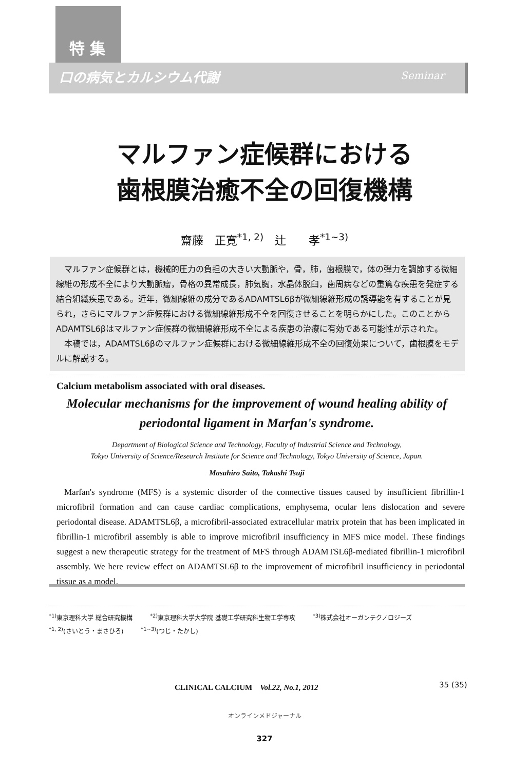特 集
口の病気とカルシウム代謝 Seminar
マルファン症候群における
歯根膜治癒不全の回復機構
齋藤　正寛<sup>*1, 2)</sup>　辻　　孝<sup>*1~3)</sup>
　マルファン症候群とは，機械的圧力の負担の大きい大動脈や，骨，肺，歯根膜で，体の弾力を調節する微細線維の形成不全により大動脈瘤，骨格の異常成長，肺気胸，水晶体脱臼，歯周病などの重篤な疾患を発症する結合組織疾患である。近年，微細線維の成分であるADAMTSL6βが微細線維形成の誘導能を有することが見られ，さらにマルファン症候群における微細線維形成不全を回復させることを明らかにした。このことからADAMTSL6βはマルファン症候群の微細線維形成不全による疾患の治療に有効である可能性が示された。
　本稿では，ADAMTSL6βのマルファン症候群における微細線維形成不全の回復効果について，歯根膜をモデルに解説する。
Calcium metabolism associated with oral diseases.
Molecular mechanisms for the improvement of wound healing ability of
periodontal ligament in Marfan's syndrome.
Department of Biological Science and Technology, Faculty of Industrial Science and Technology,
Tokyo University of Science/Research Institute for Science and Technology, Tokyo University of Science, Japan.
Masahiro Saito, Takashi Tsuji
Marfan's syndrome (MFS) is a systemic disorder of the connective tissues caused by insufficient fibrillin-1 microfibril formation and can cause cardiac complications, emphysema, ocular lens dislocation and severe periodontal disease. ADAMTSL6β, a microfibril-associated extracellular matrix protein that has been implicated in fibrillin-1 microfibril assembly is able to improve microfibril insufficiency in MFS mice model. These findings suggest a new therapeutic strategy for the treatment of MFS through ADAMTSL6β-mediated fibrillin-1 microfibril assembly. We here review effect on ADAMTSL6β to the improvement of microfibril insufficiency in periodontal tissue as a model.
<sup>*1)</sup>東京理科大学 総合研究機構 <sup>*2)</sup>東京理科大学大学院 基礎工学研究科生物工学専攻 <sup>*3)</sup>株式会社オーガンテクノロジーズ
<sup>*1, 2)</sup>(さいとう・まさひろ) <sup>*1~3)</sup>(つじ・たかし)
CLINICAL CALCIUM　Vol.22, No.1, 2012
35 (35)
オンラインメドジャーナル
327